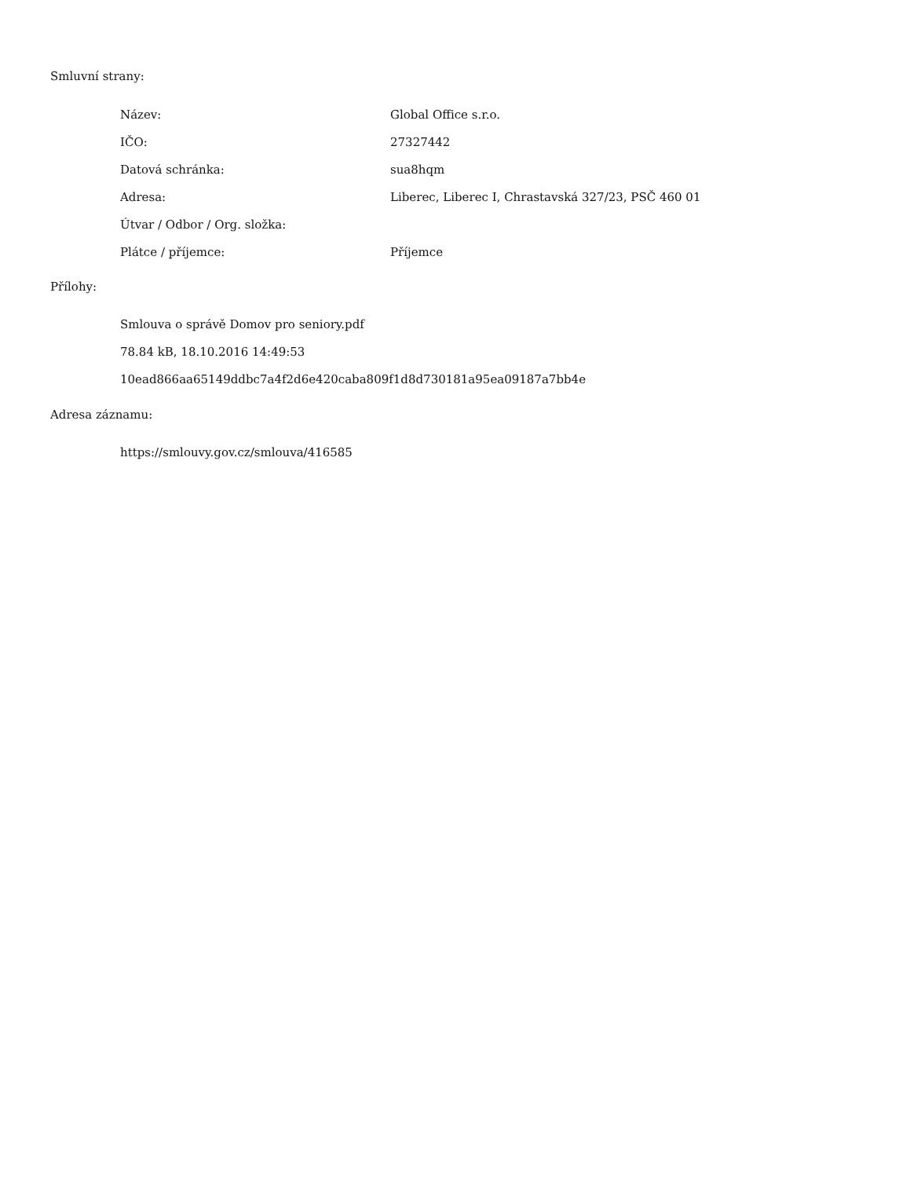Smluvní strany:
| Název: | Global Office s.r.o. |
| IČO: | 27327442 |
| Datová schránka: | sua8hqm |
| Adresa: | Liberec, Liberec I, Chrastavská 327/23, PSČ 460 01 |
| Útvar / Odbor / Org. složka: | |
| Plátce / příjemce: | Příjemce |
Přílohy:
Smlouva o správě Domov pro seniory.pdf
78.84 kB, 18.10.2016 14:49:53
10ead866aa65149ddbc7a4f2d6e420caba809f1d8d730181a95ea09187a7bb4e
Adresa záznamu:
https://smlouvy.gov.cz/smlouva/416585